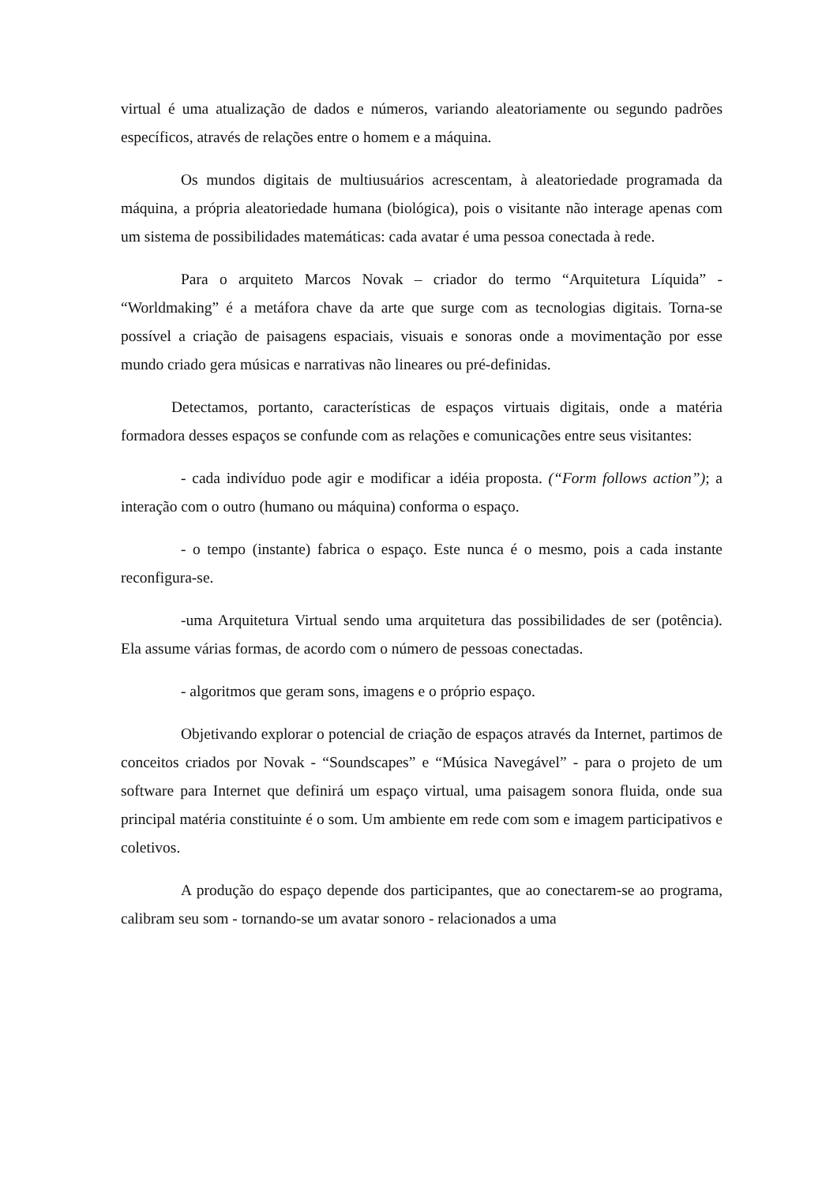virtual é uma atualização de dados e números, variando aleatoriamente ou segundo padrões específicos, através de relações entre o homem e a máquina.
Os mundos digitais de multiusuários acrescentam, à aleatoriedade programada da máquina, a própria aleatoriedade humana (biológica), pois o visitante não interage apenas com um sistema de possibilidades matemáticas: cada avatar é uma pessoa conectada à rede.
Para o arquiteto Marcos Novak – criador do termo “Arquitetura Líquida” - “Worldmaking” é a metáfora chave da arte que surge com as tecnologias digitais. Torna-se possível a criação de paisagens espaciais, visuais e sonoras onde a movimentação por esse mundo criado gera músicas e narrativas não lineares ou pré-definidas.
Detectamos, portanto, características de espaços virtuais digitais, onde a matéria formadora desses espaços se confunde com as relações e comunicações entre seus visitantes:
- cada indivíduo pode agir e modificar a idéia proposta. (“Form follows action”); a interação com o outro (humano ou máquina) conforma o espaço.
- o tempo (instante) fabrica o espaço. Este nunca é o mesmo, pois a cada instante reconfigura-se.
-uma Arquitetura Virtual sendo uma arquitetura das possibilidades de ser (potência). Ela assume várias formas, de acordo com o número de pessoas conectadas.
- algoritmos que geram sons, imagens e o próprio espaço.
Objetivando explorar o potencial de criação de espaços através da Internet, partimos de conceitos criados por Novak - “Soundscapes” e “Música Navegável” - para o projeto de um software para Internet que definirá um espaço virtual, uma paisagem sonora fluida, onde sua principal matéria constituinte é o som. Um ambiente em rede com som e imagem participativos e coletivos.
A produção do espaço depende dos participantes, que ao conectarem-se ao programa, calibram seu som - tornando-se um avatar sonoro - relacionados a uma